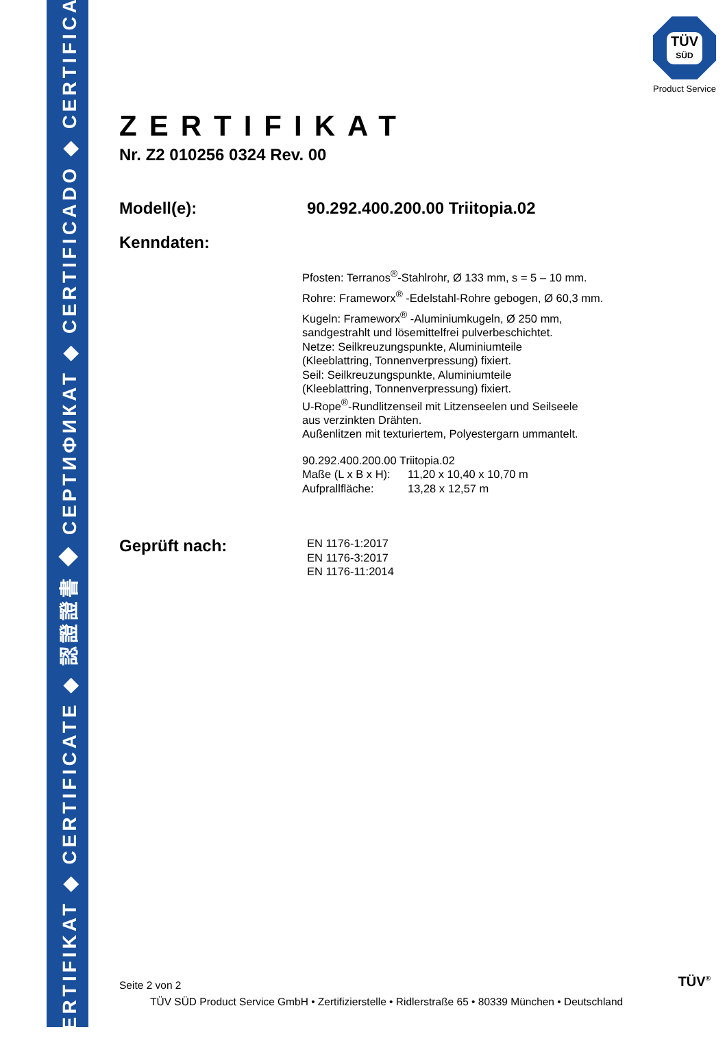ZERTIFIKAT ◆ CERTIFICATE ◆ 認證證書 ◆ СЕРТИФИКАТ ◆ CERTIFICADO ◆ CERTIFICAT
TÜV
SÜD
Product Service
ZERTIFIKAT
Nr. Z2 010256 0324 Rev. 00
Modell(e): 90.292.400.200.00 Triitopia.02
Kenndaten:
Pfosten: Terranos<sup>®</sup>-Stahlrohr, Ø 133 mm, s = 5 – 10 mm.
Rohre: Frameworx<sup>®</sup> -Edelstahl-Rohre gebogen, Ø 60,3 mm.
Kugeln: Frameworx<sup>®</sup> -Aluminiumkugeln, Ø 250 mm,
sandgestrahlt und lösemittelfrei pulverbeschichtet.
Netze: Seilkreuzungspunkte, Aluminiumteile
(Kleeblattring, Tonnenverpressung) fixiert.
Seil: Seilkreuzungspunkte, Aluminiumteile
(Kleeblattring, Tonnenverpressung) fixiert.
U-Rope<sup>®</sup>-Rundlitzenseil mit Litzenseelen und Seilseele
aus verzinkten Drähten.
Außenlitzen mit texturiertem, Polyestergarn ummantelt.
90.292.400.200.00 Triitopia.02
Maße (L x B x H): 11,20 x 10,40 x 10,70 m
Aufprallfläche: 13,28 x 12,57 m
Geprüft nach:
EN 1176-1:2017
EN 1176-3:2017
EN 1176-11:2014
Seite 2 von 2
TÜV SÜD Product Service GmbH • Zertifizierstelle • Ridlerstraße 65 • 80339 München • Deutschland
TÜV<sup>®</sup>